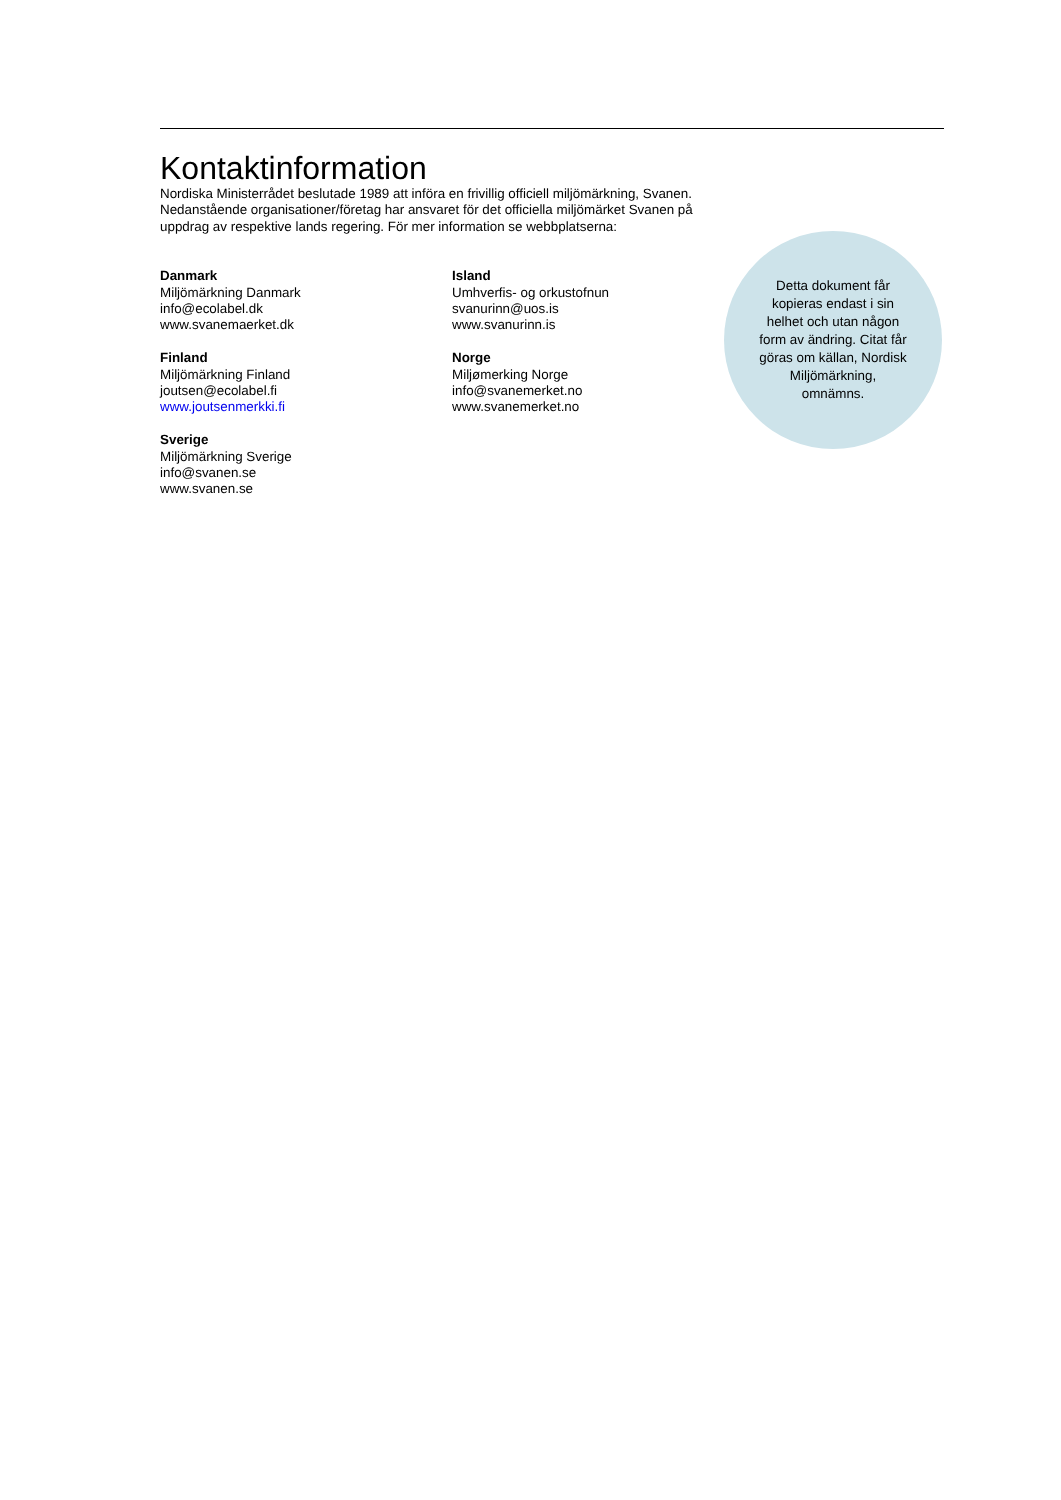Kontaktinformation
Nordiska Ministerrådet beslutade 1989 att införa en frivillig officiell miljömärkning, Svanen. Nedanstående organisationer/företag har ansvaret för det officiella miljömärket Svanen på uppdrag av respektive lands regering. För mer information se webbplatserna:
Danmark
Miljömärkning Danmark
info@ecolabel.dk
www.svanemaerket.dk
Finland
Miljömärkning Finland
joutsen@ecolabel.fi
www.joutsenmerkki.fi
Sverige
Miljömärkning Sverige
info@svanen.se
www.svanen.se
Island
Umhverfis- og orkustofnun
svanurinn@uos.is
www.svanurinn.is
Norge
Miljømerking Norge
info@svanemerket.no
www.svanemerket.no
Detta dokument får kopieras endast i sin helhet och utan någon form av ändring. Citat får göras om källan, Nordisk Miljömärkning, omnämns.